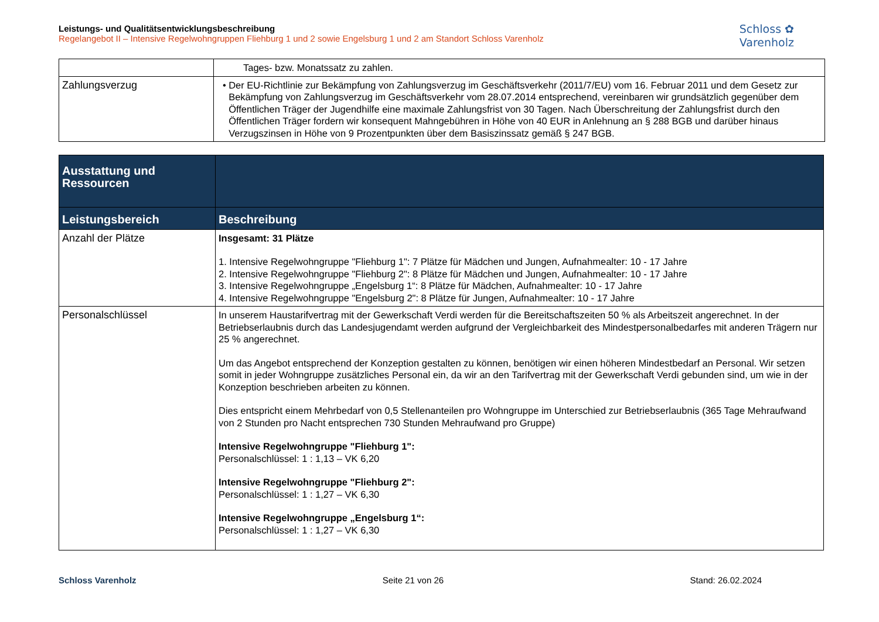Leistungs- und Qualitätsentwicklungsbeschreibung
Regelangebot II – Intensive Regelwohngruppen Fliehburg 1 und 2 sowie Engelsburg 1 und 2 am Standort Schloss Varenholz
Schloss ✿
Varenholz
| | Tages- bzw. Monatssatz zu zahlen. |
| Zahlungsverzug | • Der EU-Richtlinie zur Bekämpfung von Zahlungsverzug im Geschäftsverkehr (2011/7/EU) vom 16. Februar 2011 und dem Gesetz zur Bekämpfung von Zahlungsverzug im Geschäftsverkehr vom 28.07.2014 entsprechend, vereinbaren wir grundsätzlich gegenüber dem Öffentlichen Träger der Jugendhilfe eine maximale Zahlungsfrist von 30 Tagen. Nach Überschreitung der Zahlungsfrist durch den Öffentlichen Träger fordern wir konsequent Mahngebühren in Höhe von 40 EUR in Anlehnung an § 288 BGB und darüber hinaus Verzugszinsen in Höhe von 9 Prozentpunkten über dem Basiszinssatz gemäß § 247 BGB. |
| Ausstattung und Ressourcen | |
| --- | --- |
| Leistungsbereich | Beschreibung |
| Anzahl der Plätze | Insgesamt: 31 Plätze 1. Intensive Regelwohngruppe "Fliehburg 1": 7 Plätze für Mädchen und Jungen, Aufnahmealter: 10 - 17 Jahre 2. Intensive Regelwohngruppe "Fliehburg 2": 8 Plätze für Mädchen und Jungen, Aufnahmealter: 10 - 17 Jahre 3. Intensive Regelwohngruppe „Engelsburg 1“: 8 Plätze für Mädchen, Aufnahmealter: 10 - 17 Jahre 4. Intensive Regelwohngruppe "Engelsburg 2": 8 Plätze für Jungen, Aufnahmealter: 10 - 17 Jahre |
| Personalschlüssel | In unserem Haustarifvertrag mit der Gewerkschaft Verdi werden für die Bereitschaftszeiten 50 % als Arbeitszeit angerechnet. In der Betriebserlaubnis durch das Landesjugendamt werden aufgrund der Vergleichbarkeit des Mindestpersonalbedarfes mit anderen Trägern nur 25 % angerechnet. Um das Angebot entsprechend der Konzeption gestalten zu können, benötigen wir einen höheren Mindestbedarf an Personal. Wir setzen somit in jeder Wohngruppe zusätzliches Personal ein, da wir an den Tarifvertrag mit der Gewerkschaft Verdi gebunden sind, um wie in der Konzeption beschrieben arbeiten zu können. Dies entspricht einem Mehrbedarf von 0,5 Stellenanteilen pro Wohngruppe im Unterschied zur Betriebserlaubnis (365 Tage Mehraufwand von 2 Stunden pro Nacht entsprechen 730 Stunden Mehraufwand pro Gruppe) Intensive Regelwohngruppe "Fliehburg 1": Personalschlüssel: 1 : 1,13 – VK 6,20 Intensive Regelwohngruppe "Fliehburg 2": Personalschlüssel: 1 : 1,27 – VK 6,30 Intensive Regelwohngruppe „Engelsburg 1“: Personalschlüssel: 1 : 1,27 – VK 6,30 |
Schloss Varenholz Seite 21 von 26 Stand: 26.02.2024